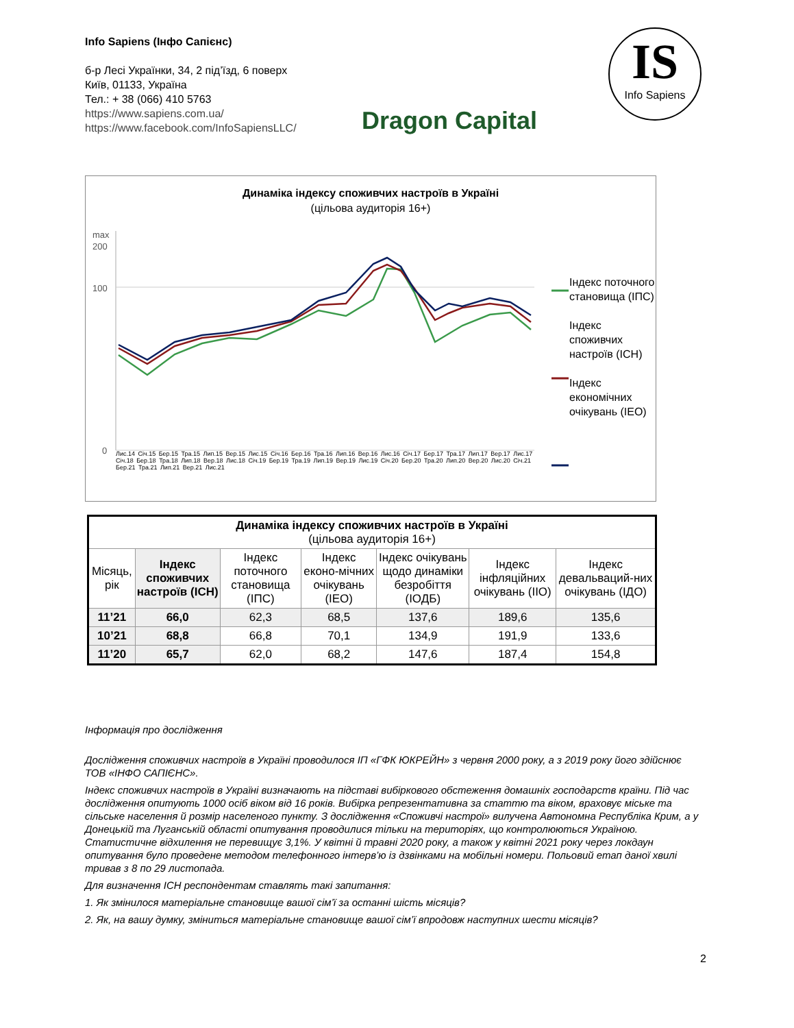Info Sapiens (Інфо Сапієнс)
б-р Лесі Українки, 34, 2 під’їзд, 6 поверх
Київ, 01133, Україна
Тел.: + 38 (066) 410 5763
https://www.sapiens.com.ua/
https://www.facebook.com/InfoSapiensLLC/
Dragon Capital
IS
Info Sapiens
Динаміка індексу споживчих настроїв в Україні
(цільова аудиторія 16+)
max
200
100
0
Індекс поточного становища (ІПС)
Індекс споживчих настроїв (ІСН)
Індекс економічних очікувань (ІЕО)
Лис.14 Січ.15 Бер.15 Тра.15 Лип.15 Вер.15 Лис.15 Січ.16 Бер.16 Тра.16 Лип.16 Вер.16 Лис.16 Січ.17 Бер.17 Тра.17 Лип.17 Вер.17 Лис.17 Січ.18 Бер.18 Тра.18 Лип.18 Вер.18 Лис.18 Січ.19 Бер.19 Тра.19 Лип.19 Вер.19 Лис.19 Січ.20 Бер.20 Тра.20 Лип.20 Вер.20 Лис.20 Січ.21 Бер.21 Тра.21 Лип.21 Вер.21 Лис.21
| Динаміка індексу споживчих настроїв в Україні (цільова аудиторія 16+) | | | | | | |
| Місяць, рік | Індекс споживчих настроїв (ІСН) | Індекс поточного становища (ІПС) | Індекс еконо-мічних очікувань (ІЕО) | Індекс очікувань щодо динаміки безробіття (ІОДБ) | Індекс інфляційних очікувань (ІІО) | Індекс девальваций-них очікувань (ІДО) |
| 11’21 | 66,0 | 62,3 | 68,5 | 137,6 | 189,6 | 135,6 |
| 10’21 | 68,8 | 66,8 | 70,1 | 134,9 | 191,9 | 133,6 |
| 11’20 | 65,7 | 62,0 | 68,2 | 147,6 | 187,4 | 154,8 |
Інформація про дослідження
Дослідження споживчих настроїв в Україні проводилося ІП «ГФК ЮКРЕЙН» з червня 2000 року, а з 2019 року його здійснює ТОВ «ІНФО САПІЄНС».
Індекс споживчих настроїв в Україні визначають на підставі вибіркового обстеження домашніх господарств країни. Під час дослідження опитують 1000 осіб віком від 16 років. Вибірка репрезентативна за статтю та віком, враховує міське та сільське населення й розмір населеного пункту. З дослідження «Споживчі настрої» вилучена Автономна Республіка Крим, а у Донецькій та Луганській області опитування проводилися тільки на територіях, що контролюються Україною. Статистичне відхилення не перевищує 3,1%. У квітні й травні 2020 року, а також у квітні 2021 року через локдаун опитування було проведене методом телефонного інтерв’ю із дзвінками на мобільні номери. Польовий етап даної хвилі тривав з 8 по 29 листопада.
Для визначення ІСН респондентам ставлять такі запитання:
1. Як змінилося матеріальне становище вашої сім’ї за останні шість місяців?
2. Як, на вашу думку, зміниться матеріальне становище вашої сім’ї впродовж наступних шести місяців?
2